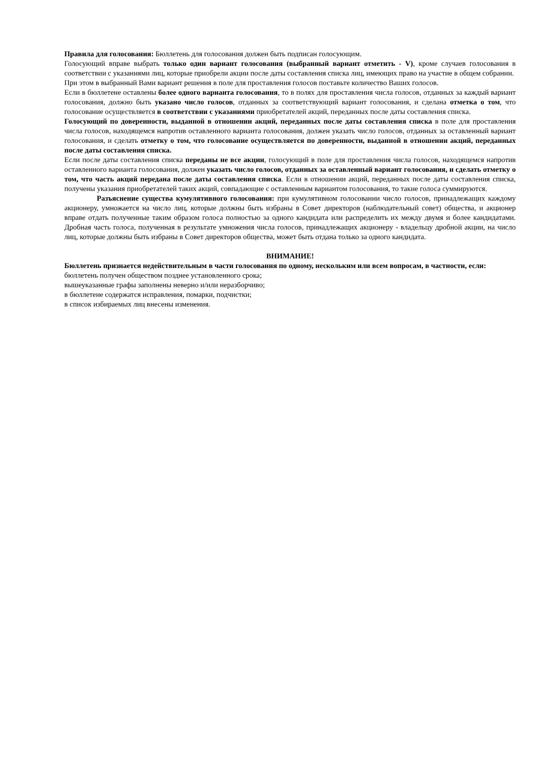Правила для голосования: Бюллетень для голосования должен быть подписан голосующим.
Голосующий вправе выбрать только один вариант голосования (выбранный вариант отметить - V), кроме случаев голосования в соответствии с указаниями лиц, которые приобрели акции после даты составления списка лиц, имеющих право на участие в общем собрании.
При этом в выбранный Вами вариант решения в поле для проставления голосов поставьте количество Ваших голосов.
Если в бюллетене оставлены более одного варианта голосования, то в полях для проставления числа голосов, отданных за каждый вариант голосования, должно быть указано число голосов, отданных за соответствующий вариант голосования, и сделана отметка о том, что голосование осуществляется в соответствии с указаниями приобретателей акций, переданных после даты составления списка.
Голосующий по доверенности, выданной в отношении акций, переданных после даты составления списка в поле для проставления числа голосов, находящемся напротив оставленного варианта голосования, должен указать число голосов, отданных за оставленный вариант голосования, и сделать отметку о том, что голосование осуществляется по доверенности, выданной в отношении акций, переданных после даты составления списка.
Если после даты составления списка переданы не все акции, голосующий в поле для проставления числа голосов, находящемся напротив оставленного варианта голосования, должен указать число голосов, отданных за оставленный вариант голосования, и сделать отметку о том, что часть акций передана после даты составления списка. Если в отношении акций, переданных после даты составления списка, получены указания приобретателей таких акций, совпадающие с оставленным вариантом голосования, то такие голоса суммируются.
Разъяснение существа кумулятивного голосования: при кумулятивном голосовании число голосов, принадлежащих каждому акционеру, умножается на число лиц, которые должны быть избраны в Совет директоров (наблюдательный совет) общества, и акционер вправе отдать полученные таким образом голоса полностью за одного кандидата или распределить их между двумя и более кандидатами. Дробная часть голоса, полученная в результате умножения числа голосов, принадлежащих акционеру - владельцу дробной акции, на число лиц, которые должны быть избраны в Совет директоров общества, может быть отдана только за одного кандидата.
ВНИМАНИЕ!
Бюллетень признается недействительным в части голосования по одному, нескольким или всем вопросам, в частности, если:
бюллетень получен обществом позднее установленного срока;
вышеуказанные графы заполнены неверно и/или неразборчиво;
в бюллетене содержатся исправления, помарки, подчистки;
в список избираемых лиц внесены изменения.